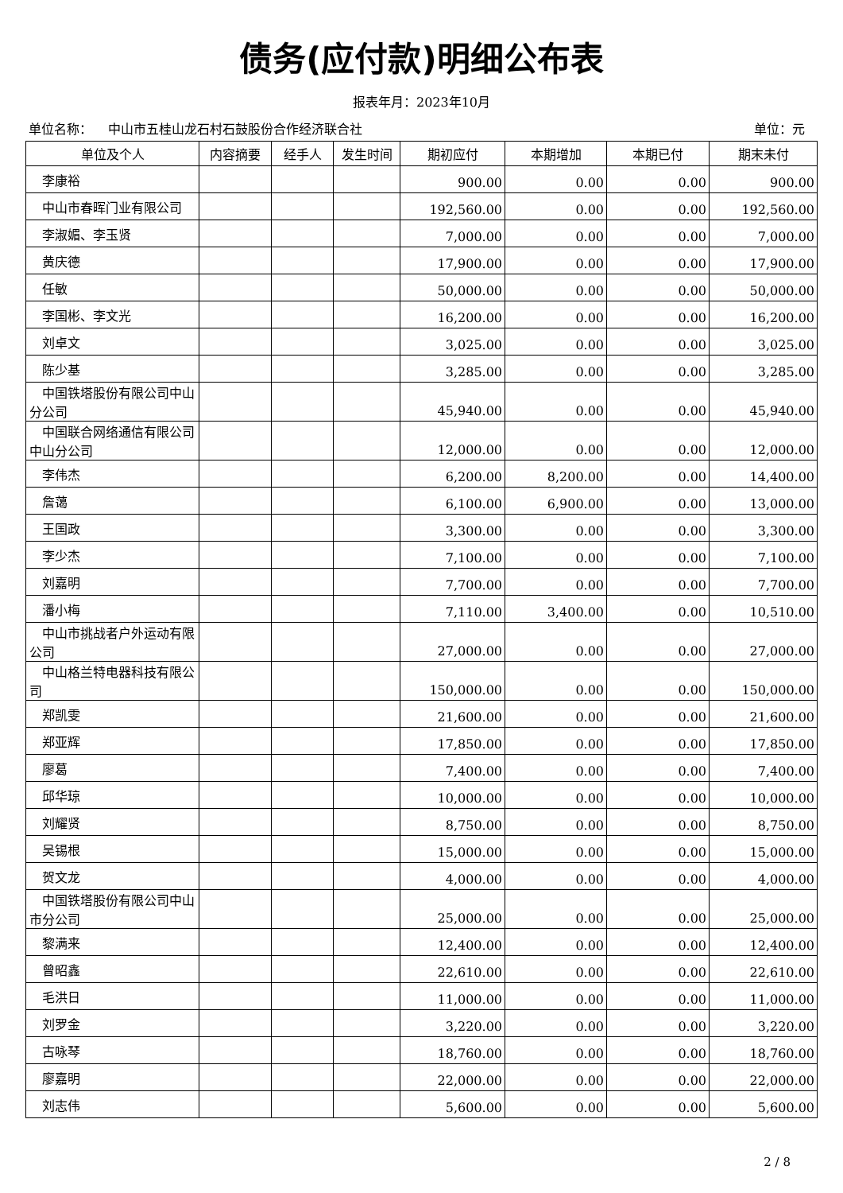债务(应付款)明细公布表
报表年月：2023年10月
单位名称： 中山市五桂山龙石村石鼓股份合作经济联合社 单位：元
| 单位及个人 | 内容摘要 | 经手人 | 发生时间 | 期初应付 | 本期增加 | 本期已付 | 期末未付 |
| --- | --- | --- | --- | --- | --- | --- | --- |
| 李康裕 | | | | 900.00 | 0.00 | 0.00 | 900.00 |
| 中山市春晖门业有限公司 | | | | 192,560.00 | 0.00 | 0.00 | 192,560.00 |
| 李淑媚、李玉贤 | | | | 7,000.00 | 0.00 | 0.00 | 7,000.00 |
| 黄庆德 | | | | 17,900.00 | 0.00 | 0.00 | 17,900.00 |
| 任敏 | | | | 50,000.00 | 0.00 | 0.00 | 50,000.00 |
| 李国彬、李文光 | | | | 16,200.00 | 0.00 | 0.00 | 16,200.00 |
| 刘卓文 | | | | 3,025.00 | 0.00 | 0.00 | 3,025.00 |
| 陈少基 | | | | 3,285.00 | 0.00 | 0.00 | 3,285.00 |
| 中国铁塔股份有限公司中山分公司 | | | | 45,940.00 | 0.00 | 0.00 | 45,940.00 |
| 中国联合网络通信有限公司中山分公司 | | | | 12,000.00 | 0.00 | 0.00 | 12,000.00 |
| 李伟杰 | | | | 6,200.00 | 8,200.00 | 0.00 | 14,400.00 |
| 詹蔼 | | | | 6,100.00 | 6,900.00 | 0.00 | 13,000.00 |
| 王国政 | | | | 3,300.00 | 0.00 | 0.00 | 3,300.00 |
| 李少杰 | | | | 7,100.00 | 0.00 | 0.00 | 7,100.00 |
| 刘嘉明 | | | | 7,700.00 | 0.00 | 0.00 | 7,700.00 |
| 潘小梅 | | | | 7,110.00 | 3,400.00 | 0.00 | 10,510.00 |
| 中山市挑战者户外运动有限公司 | | | | 27,000.00 | 0.00 | 0.00 | 27,000.00 |
| 中山格兰特电器科技有限公司 | | | | 150,000.00 | 0.00 | 0.00 | 150,000.00 |
| 郑凯雯 | | | | 21,600.00 | 0.00 | 0.00 | 21,600.00 |
| 郑亚辉 | | | | 17,850.00 | 0.00 | 0.00 | 17,850.00 |
| 廖葛 | | | | 7,400.00 | 0.00 | 0.00 | 7,400.00 |
| 邱华琼 | | | | 10,000.00 | 0.00 | 0.00 | 10,000.00 |
| 刘耀贤 | | | | 8,750.00 | 0.00 | 0.00 | 8,750.00 |
| 吴锡根 | | | | 15,000.00 | 0.00 | 0.00 | 15,000.00 |
| 贺文龙 | | | | 4,000.00 | 0.00 | 0.00 | 4,000.00 |
| 中国铁塔股份有限公司中山市分公司 | | | | 25,000.00 | 0.00 | 0.00 | 25,000.00 |
| 黎满来 | | | | 12,400.00 | 0.00 | 0.00 | 12,400.00 |
| 曾昭鑫 | | | | 22,610.00 | 0.00 | 0.00 | 22,610.00 |
| 毛洪日 | | | | 11,000.00 | 0.00 | 0.00 | 11,000.00 |
| 刘罗金 | | | | 3,220.00 | 0.00 | 0.00 | 3,220.00 |
| 古咏琴 | | | | 18,760.00 | 0.00 | 0.00 | 18,760.00 |
| 廖嘉明 | | | | 22,000.00 | 0.00 | 0.00 | 22,000.00 |
| 刘志伟 | | | | 5,600.00 | 0.00 | 0.00 | 5,600.00 |
2 / 8